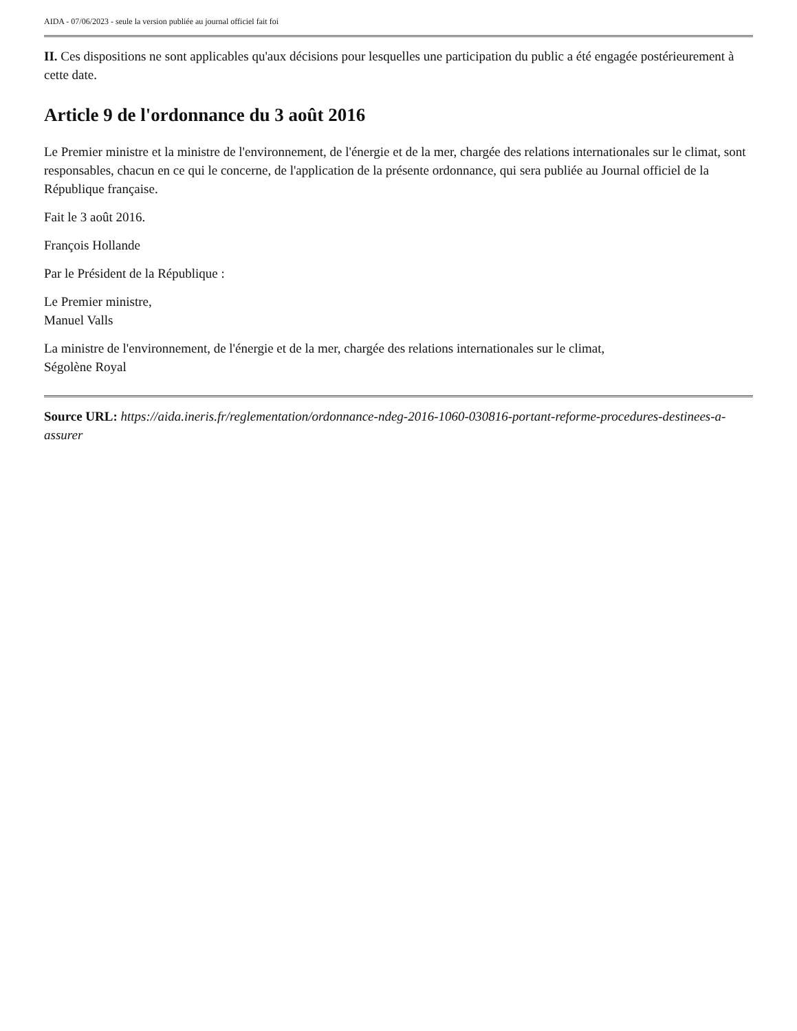AIDA - 07/06/2023 - seule la version publiée au journal officiel fait foi
II. Ces dispositions ne sont applicables qu'aux décisions pour lesquelles une participation du public a été engagée postérieurement à cette date.
Article 9 de l'ordonnance du 3 août 2016
Le Premier ministre et la ministre de l'environnement, de l'énergie et de la mer, chargée des relations internationales sur le climat, sont responsables, chacun en ce qui le concerne, de l'application de la présente ordonnance, qui sera publiée au Journal officiel de la République française.
Fait le 3 août 2016.
François Hollande
Par le Président de la République :
Le Premier ministre,
Manuel Valls
La ministre de l'environnement, de l'énergie et de la mer, chargée des relations internationales sur le climat,
Ségolène Royal
Source URL: https://aida.ineris.fr/reglementation/ordonnance-ndeg-2016-1060-030816-portant-reforme-procedures-destinees-a-assurer